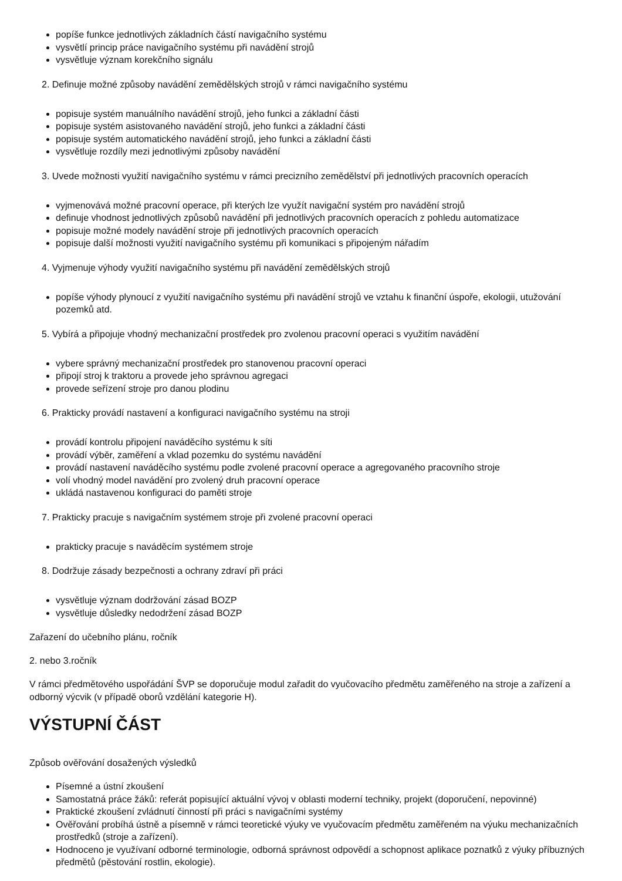popíše funkce jednotlivých základních částí navigačního systému
vysvětlí princip práce navigačního systému při navádění strojů
vysvětluje význam korekčního signálu
2. Definuje možné způsoby navádění zemědělských strojů v rámci navigačního systému
popisuje systém manuálního navádění strojů, jeho funkci a základní části
popisuje systém asistovaného navádění strojů, jeho funkci a základní části
popisuje systém automatického navádění strojů, jeho funkci a základní části
vysvětluje rozdíly mezi jednotlivými způsoby navádění
3. Uvede možnosti využití navigačního systému v rámci precizního zemědělství při jednotlivých pracovních operacích
vyjmenovává možné pracovní operace, při kterých lze využít navigační systém pro navádění strojů
definuje vhodnost jednotlivých způsobů navádění při jednotlivých pracovních operacích z pohledu automatizace
popisuje možné modely navádění stroje při jednotlivých pracovních operacích
popisuje další možnosti využití navigačního systému při komunikaci s připojeným nářadím
4. Vyjmenuje výhody využití navigačního systému při navádění zemědělských strojů
popíše výhody plynoucí z využití navigačního systému při navádění strojů ve vztahu k finanční úspoře, ekologii, utužování pozemků atd.
5. Vybírá a připojuje vhodný mechanizační prostředek pro zvolenou pracovní operaci s využitím navádění
vybere správný mechanizační prostředek pro stanovenou pracovní operaci
připojí stroj k traktoru a provede jeho správnou agregaci
provede seřízení stroje pro danou plodinu
6. Prakticky provádí nastavení a konfiguraci navigačního systému na stroji
provádí kontrolu připojení naváděcího systému k síti
provádí výběr, zaměření a vklad pozemku do systému navádění
provádí nastavení naváděcího systému podle zvolené pracovní operace a agregovaného pracovního stroje
volí vhodný model navádění pro zvolený druh pracovní operace
ukládá nastavenou konfiguraci do paměti stroje
7. Prakticky pracuje s navigačním systémem stroje při zvolené pracovní operaci
prakticky pracuje s naváděcím systémem stroje
8. Dodržuje zásady bezpečnosti a ochrany zdraví při práci
vysvětluje význam dodržování zásad BOZP
vysvětluje důsledky nedodržení zásad BOZP
Zařazení do učebního plánu, ročník
2. nebo 3.ročník
V rámci předmětového uspořádání ŠVP se doporučuje modul zařadit do vyučovacího předmětu zaměřeného na stroje a zařízení a odborný výcvik (v případě oborů vzdělání kategorie H).
VÝSTUPNÍ ČÁST
Způsob ověřování dosažených výsledků
Písemné a ústní zkoušení
Samostatná práce žáků: referát popisující aktuální vývoj v oblasti moderní techniky, projekt (doporučení, nepovinné)
Praktické zkoušení zvládnutí činností při práci s navigačními systémy
Ověřování probíhá ústně a písemně v rámci teoretické výuky ve vyučovacím předmětu zaměřeném na výuku mechanizačních prostředků (stroje a zařízení).
Hodnoceno je využívaní odborné terminologie, odborná správnost odpovědí a schopnost aplikace poznatků z výuky příbuzných předmětů (pěstování rostlin, ekologie).